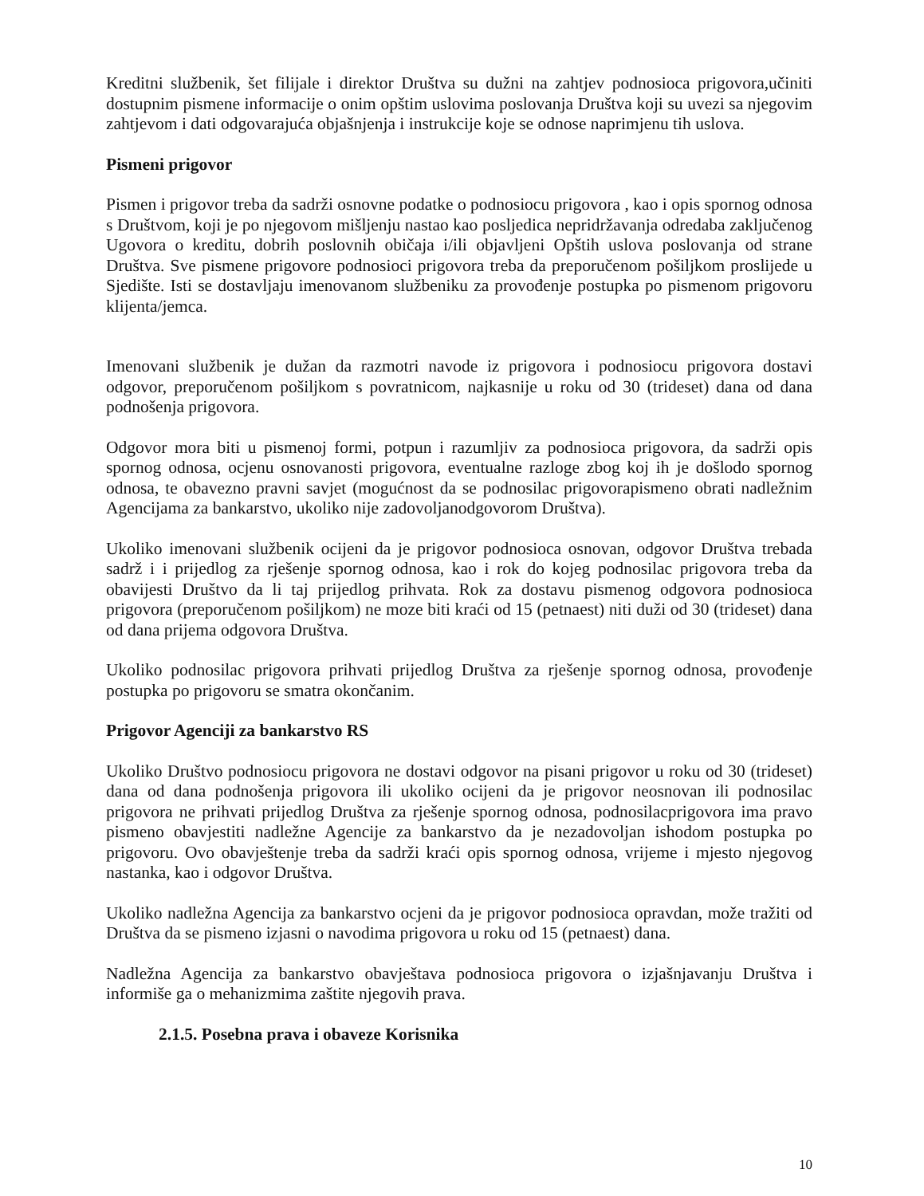Kreditni službenik, šet filijale i direktor Društva su dužni na zahtjev podnosioca prigovora,učiniti dostupnim pismene informacije o onim opštim uslovima poslovanja Društva koji su uvezi sa njegovim zahtjevom i dati odgovarajuća objašnjenja i instrukcije koje se odnose naprimjenu tih uslova.
Pismeni prigovor
Pismen i prigovor treba da sadrži osnovne podatke o podnosiocu prigovora , kao i opis spornog odnosa s Društvom, koji je po njegovom mišljenju nastao kao posljedica nepridržavanja odredaba zaključenog Ugovora o kreditu, dobrih poslovnih običaja i/ili objavljeni Opštih uslova poslovanja od strane Društva. Sve pismene prigovore podnosioci prigovora treba da preporučenom pošiljkom proslijede u Sjedište. Isti se dostavljaju imenovanom službeniku za provođenje postupka po pismenom prigovoru klijenta/jemca.
Imenovani službenik je dužan da razmotri navode iz prigovora i podnosiocu prigovora dostavi odgovor, preporučenom pošiljkom s povratnicom, najkasnije u roku od 30 (trideset) dana od dana podnošenja prigovora.
Odgovor mora biti u pismenoj formi, potpun i razumljiv za podnosioca prigovora, da sadrži opis spornog odnosa, ocjenu osnovanosti prigovora, eventualne razloge zbog koj ih je došlodo spornog odnosa, te obavezno pravni savjet (mogućnost da se podnosilac prigovorapismeno obrati nadležnim Agencijama za bankarstvo, ukoliko nije zadovoljanodgovorom Društva).
Ukoliko imenovani službenik ocijeni da je prigovor podnosioca osnovan, odgovor Društva trebada sadrž i i prijedlog za rješenje spornog odnosa, kao i rok do kojeg podnosilac prigovora treba da obavijesti Društvo da li taj prijedlog prihvata. Rok za dostavu pismenog odgovora podnosioca prigovora (preporučenom pošiljkom) ne moze biti kraći od 15 (petnaest) niti duži od 30 (trideset) dana od dana prijema odgovora Društva.
Ukoliko podnosilac prigovora prihvati prijedlog Društva za rješenje spornog odnosa, provođenje postupka po prigovoru se smatra okončanim.
Prigovor Agenciji za bankarstvo RS
Ukoliko Društvo podnosiocu prigovora ne dostavi odgovor na pisani prigovor u roku od 30 (trideset) dana od dana podnošenja prigovora ili ukoliko ocijeni da je prigovor neosnovan ili podnosilac prigovora ne prihvati prijedlog Društva za rješenje spornog odnosa, podnosilacprigovora ima pravo pismeno obavjestiti nadležne Agencije za bankarstvo da je nezadovoljan ishodom postupka po prigovoru. Ovo obavještenje treba da sadrži kraći opis spornog odnosa, vrijeme i mjesto njegovog nastanka, kao i odgovor Društva.
Ukoliko nadležna Agencija za bankarstvo ocjeni da je prigovor podnosioca opravdan, može tražiti od Društva da se pismeno izjasni o navodima prigovora u roku od 15 (petnaest) dana.
Nadležna Agencija za bankarstvo obavještava podnosioca prigovora o izjašnjavanju Društva i informiše ga o mehanizmima zaštite njegovih prava.
2.1.5. Posebna prava i obaveze Korisnika
10